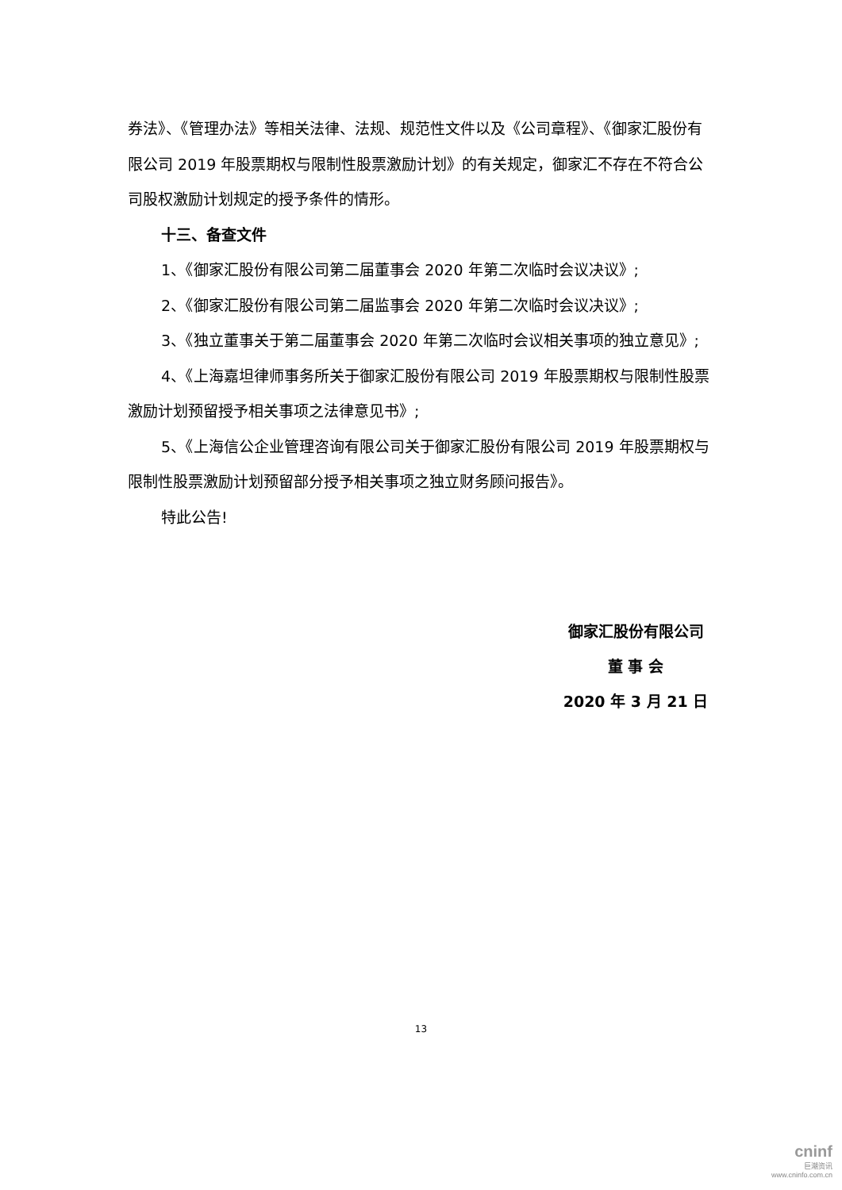券法》、《管理办法》等相关法律、法规、规范性文件以及《公司章程》、《御家汇股份有限公司 2019 年股票期权与限制性股票激励计划》的有关规定，御家汇不存在不符合公司股权激励计划规定的授予条件的情形。
十三、备查文件
1、《御家汇股份有限公司第二届董事会 2020 年第二次临时会议决议》;
2、《御家汇股份有限公司第二届监事会 2020 年第二次临时会议决议》;
3、《独立董事关于第二届董事会 2020 年第二次临时会议相关事项的独立意见》;
4、《上海嘉坦律师事务所关于御家汇股份有限公司 2019 年股票期权与限制性股票激励计划预留授予相关事项之法律意见书》;
5、《上海信公企业管理咨询有限公司关于御家汇股份有限公司 2019 年股票期权与限制性股票激励计划预留部分授予相关事项之独立财务顾问报告》。
特此公告!
御家汇股份有限公司
董 事 会
2020 年 3 月 21 日
13
cninf
巨潮资讯
www.cninfo.com.cn